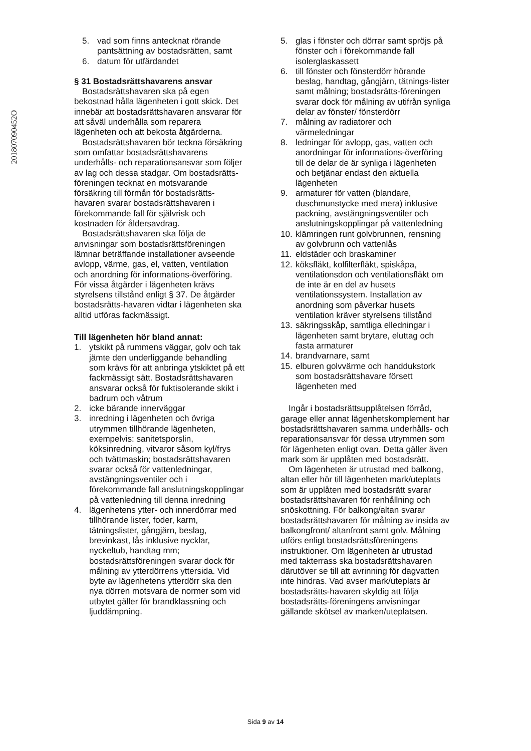201807090452O
5. vad som finns antecknat rörande pantsättning av bostadsrätten, samt
6. datum för utfärdandet
§ 31 Bostadsrättshavarens ansvar
Bostadsrättshavaren ska på egen bekostnad hålla lägenheten i gott skick. Det innebär att bostadsrättshavaren ansvarar för att såväl underhålla som reparera lägenheten och att bekosta åtgärderna.
Bostadsrättshavaren bör teckna försäkring som omfattar bostadsrättshavarens underhålls- och reparationsansvar som följer av lag och dessa stadgar. Om bostadsrätts-föreningen tecknat en motsvarande försäkring till förmån för bostadsrätts-havaren svarar bostadsrättshavaren i förekommande fall för självrisk och kostnaden för åldersavdrag.
Bostadsrättshavaren ska följa de anvisningar som bostadsrättsföreningen lämnar beträffande installationer avseende avlopp, värme, gas, el, vatten, ventilation och anordning för informations-överföring. För vissa åtgärder i lägenheten krävs styrelsens tillstånd enligt § 37. De åtgärder bostadsrätts-havaren vidtar i lägenheten ska alltid utföras fackmässigt.
Till lägenheten hör bland annat:
1. ytskikt på rummens väggar, golv och tak jämte den underliggande behandling som krävs för att anbringa ytskiktet på ett fackmässigt sätt. Bostadsrättshavaren ansvarar också för fuktisolerande skikt i badrum och våtrum
2. icke bärande innerväggar
3. inredning i lägenheten och övriga utrymmen tillhörande lägenheten, exempelvis: sanitetsporslin, köksinredning, vitvaror såsom kyl/frys och tvättmaskin; bostadsrättshavaren svarar också för vattenledningar, avstängningsventiler och i förekommande fall anslutningskopplingar på vattenledning till denna inredning
4. lägenhetens ytter- och innerdörrar med tillhörande lister, foder, karm, tätningslister, gångjärn, beslag, brevinkast, lås inklusive nycklar, nyckeltub, handtag mm; bostadsrättsföreningen svarar dock för målning av ytterdörrens yttersida. Vid byte av lägenhetens ytterdörr ska den nya dörren motsvara de normer som vid utbytet gäller för brandklassning och ljuddämpning.
5. glas i fönster och dörrar samt spröjs på fönster och i förekommande fall isolerglaskassett
6. till fönster och fönsterdörr hörande beslag, handtag, gångjärn, tätnings-lister samt målning; bostadsrätts-föreningen svarar dock för målning av utifrån synliga delar av fönster/ fönsterdörr
7. målning av radiatorer och värmeledningar
8. ledningar för avlopp, gas, vatten och anordningar för informations-överföring till de delar de är synliga i lägenheten och betjänar endast den aktuella lägenheten
9. armaturer för vatten (blandare, duschmunstycke med mera) inklusive packning, avstängningsventiler och anslutningskopplingar på vattenledning
10. klämringen runt golvbrunnen, rensning av golvbrunn och vattenlås
11. eldstäder och braskaminer
12. köksfläkt, kolfilterfläkt, spiskåpa, ventilationsdon och ventilationsfläkt om de inte är en del av husets ventilationssystem. Installation av anordning som påverkar husets ventilation kräver styrelsens tillstånd
13. säkringsskåp, samtliga elledningar i lägenheten samt brytare, eluttag och fasta armaturer
14. brandvarnare, samt
15. elburen golvvärme och handdukstork som bostadsrättshavare försett lägenheten med
Ingår i bostadsrättsupplåtelsen förråd, garage eller annat lägenhetskomplement har bostadsrättshavaren samma underhålls- och reparationsansvar för dessa utrymmen som för lägenheten enligt ovan. Detta gäller även mark som är upplåten med bostadsrätt.
Om lägenheten är utrustad med balkong, altan eller hör till lägenheten mark/uteplats som är upplåten med bostadsrätt svarar bostadsrättshavaren för renhållning och snöskottning. För balkong/altan svarar bostadsrättshavaren för målning av insida av balkongfront/ altanfront samt golv. Målning utförs enligt bostadsrättsföreningens instruktioner. Om lägenheten är utrustad med takterrass ska bostadsrättshavaren därutöver se till att avrinning för dagvatten inte hindras. Vad avser mark/uteplats är bostadsrätts-havaren skyldig att följa bostadsrätts-föreningens anvisningar gällande skötsel av marken/uteplatsen.
Sida 9 av 14